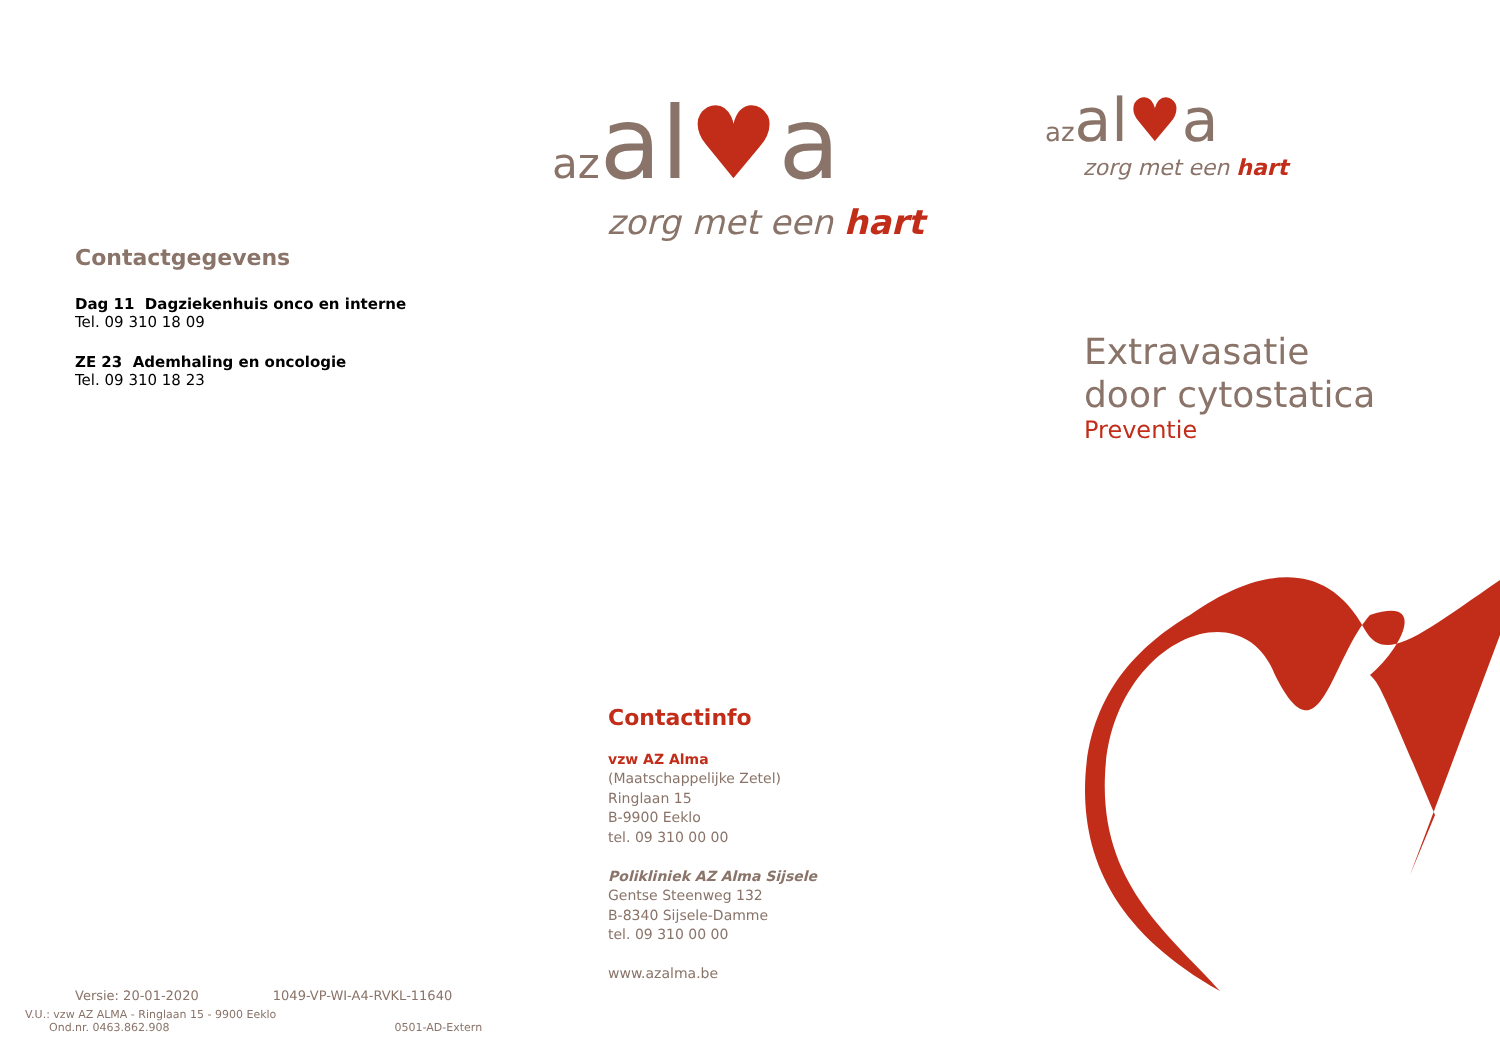Contactgegevens
Dag 11 Dagziekenhuis onco en interne
Tel. 09 310 18 09
ZE 23 Ademhaling en oncologie
Tel. 09 310 18 23
Versie: 20-01-2020 1049-VP-WI-A4-RVKL-11640
V.U.: vzw AZ ALMA - Ringlaan 15 - 9900 Eeklo
Ond.nr. 0463.862.908 0501-AD-Extern
az al♥a
zorg met een hart
Contactinfo
vzw AZ Alma
(Maatschappelijke Zetel)
Ringlaan 15
B-9900 Eeklo
tel. 09 310 00 00
Polikliniek AZ Alma Sijsele
Gentse Steenweg 132
B-8340 Sijsele-Damme
tel. 09 310 00 00
www.azalma.be
az al♥a
zorg met een hart
Extravasatie
door cytostatica
Preventie